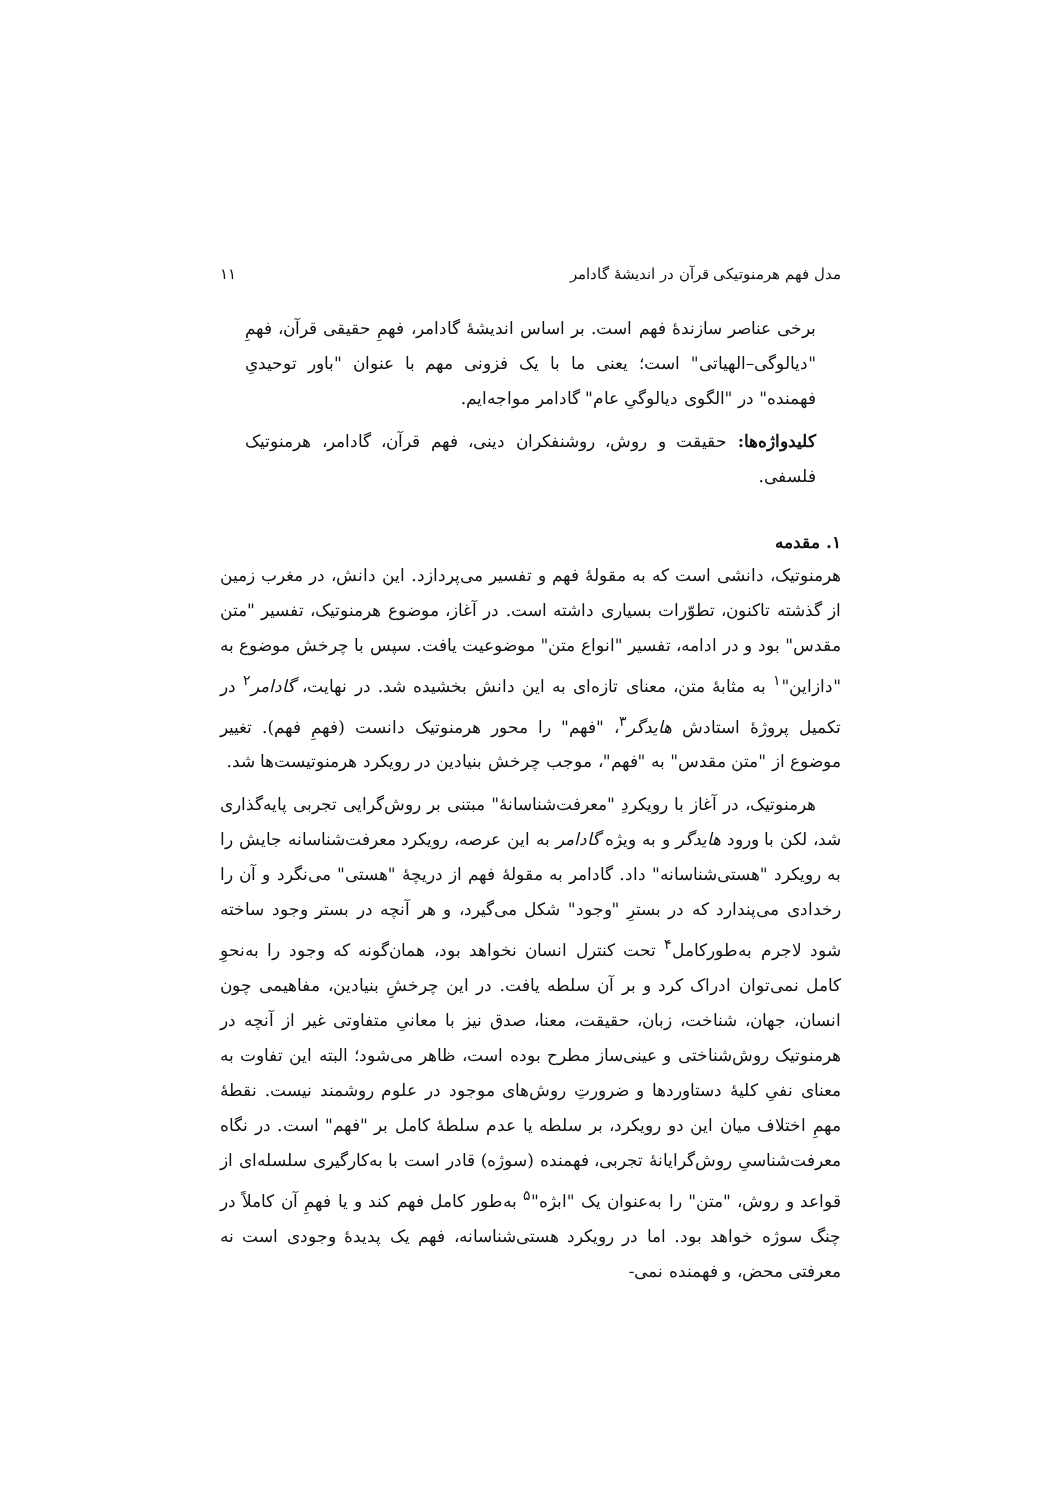مدل فهم هرمنوتیکی قرآن در اندیشهٔ گادامر ۱۱
برخی عناصر سازندهٔ فهم است. بر اساس اندیشهٔ گادامر، فهمِ حقیقی قرآن، فهمِ "دیالوگی–الهیاتی" است؛ یعنی ما با یک فزونی مهم با عنوان "باور توحیدیِ فهمنده" در "الگوی دیالوگیِ عام" گادامر مواجه‌ایم.
کلیدواژه‌ها: حقیقت و روش، روشنفکران دینی، فهم قرآن، گادامر، هرمنوتیک فلسفی.
۱. مقدمه
هرمنوتیک، دانشی است که به مقولهٔ فهم و تفسیر می‌پردازد. این دانش، در مغرب زمین از گذشته تاکنون، تطوّرات بسیاری داشته است. در آغاز، موضوع هرمنوتیک، تفسیر "متن مقدس" بود و در ادامه، تفسیر "انواع متن" موضوعیت یافت. سپس با چرخش موضوع به "دازاین"<sup>۱</sup> به مثابهٔ متن، معنای تازه‌ای به این دانش بخشیده شد. در نهایت، گادامر<sup>۲</sup> در تکمیل پروژهٔ استادش هایدگر<sup>۳</sup>، "فهم" را محور هرمنوتیک دانست (فهمِ فهم). تغییر موضوع از "متن مقدس" به "فهم"، موجب چرخش بنیادین در رویکرد هرمنوتیست‌ها شد.
هرمنوتیک، در آغاز با رویکردِ "معرفت‌شناسانهٔ" مبتنی بر روش‌گرایی تجربی پایه‌گذاری شد، لکن با ورود هایدگر و به ویژه گادامر به این عرصه، رویکرد معرفت‌شناسانه جایش را به رویکرد "هستی‌شناسانه" داد. گادامر به مقولهٔ فهم از دریچهٔ "هستی" می‌نگرد و آن را رخدادی می‌پندارد که در بسترِ "وجود" شکل می‌گیرد، و هر آنچه در بستر وجود ساخته شود لاجرم به‌طورکامل<sup>۴</sup> تحت کنترل انسان نخواهد بود، همان‌گونه که وجود را به‌نحوِ کامل نمی‌توان ادراک کرد و بر آن سلطه یافت. در این چرخشِ بنیادین، مفاهیمی چون انسان، جهان، شناخت، زبان، حقیقت، معنا، صدق نیز با معانیِ متفاوتی غیر از آنچه در هرمنوتیک روش‌شناختی و عینی‌ساز مطرح بوده است، ظاهر می‌شود؛ البته این تفاوت به معنای نفیِ کلیهٔ دستاوردها و ضرورتِ روش‌های موجود در علوم روشمند نیست. نقطهٔ مهمِ اختلاف میان این دو رویکرد، بر سلطه یا عدم سلطهٔ کامل بر "فهم" است. در نگاه معرفت‌شناسیِ روش‌گرایانهٔ تجربی، فهمنده (سوژه) قادر است با به‌کارگیری سلسله‌ای از قواعد و روش، "متن" را به‌عنوان یک "ابژه"<sup>۵</sup> به‌طور کامل فهم کند و یا فهمِ آن کاملاً در چنگ سوژه خواهد بود. اما در رویکرد هستی‌شناسانه، فهم یک پدیدهٔ وجودی است نه معرفتی محض، و فهمنده نمی-